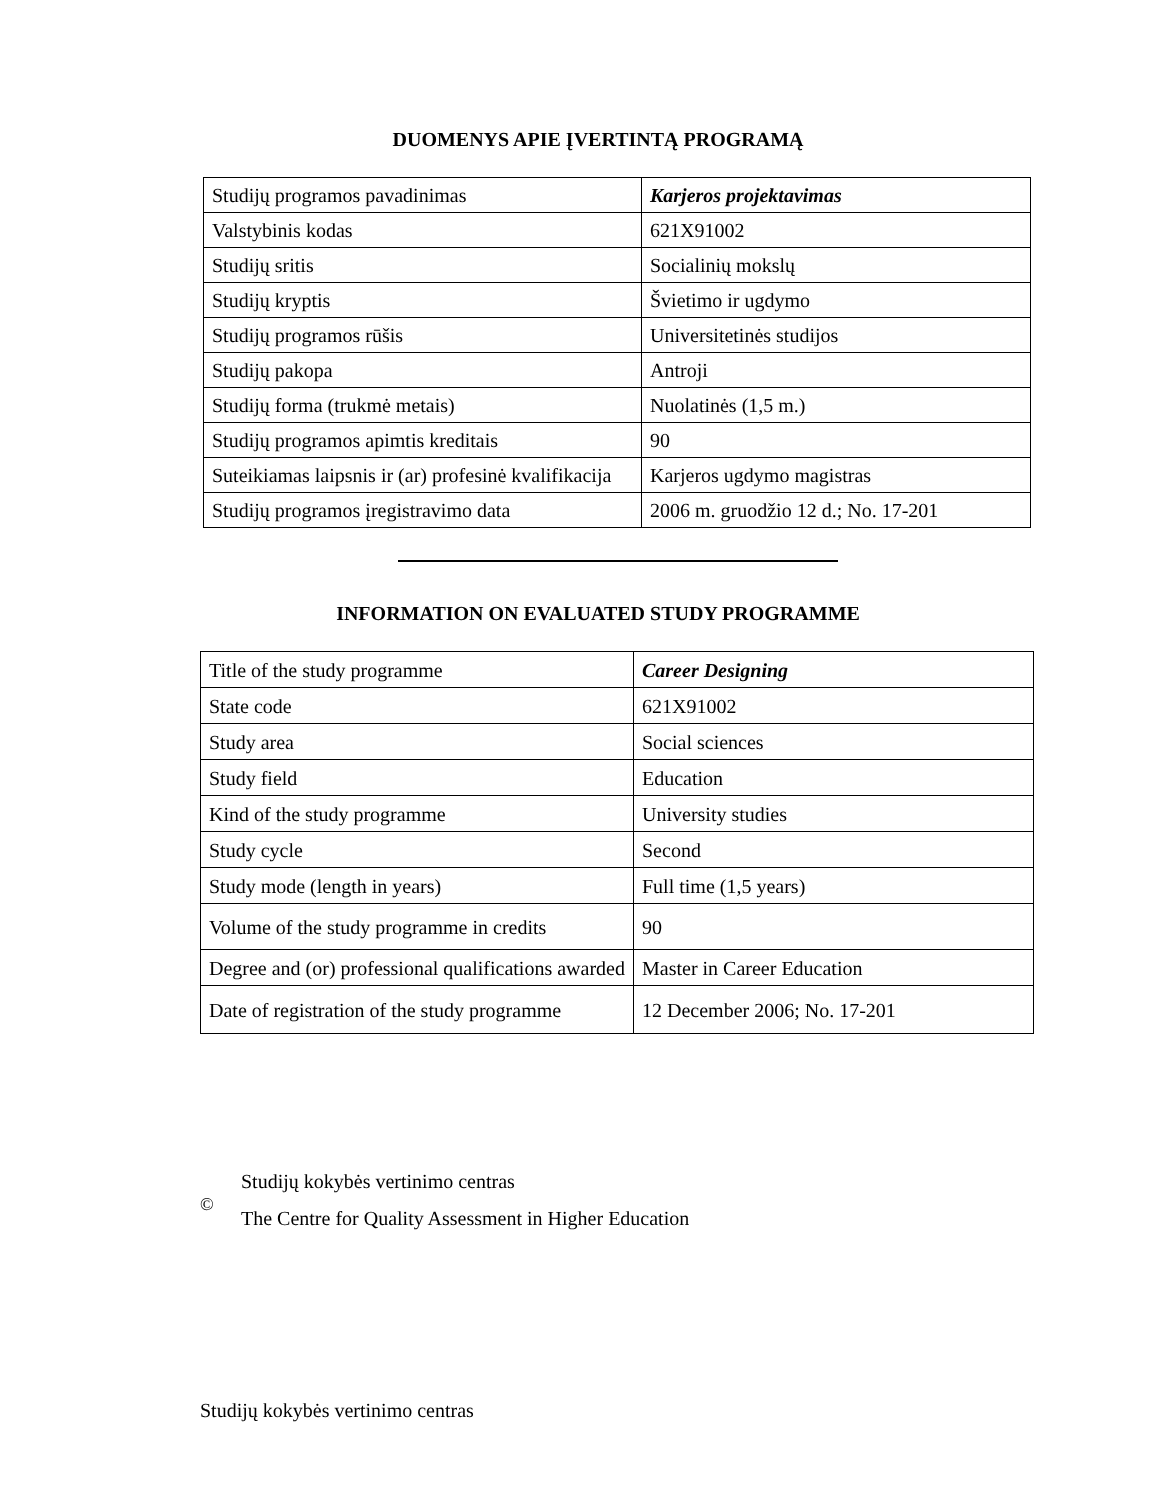DUOMENYS APIE ĮVERTINTĄ PROGRAMĄ
| Studijų programos pavadinimas | Karjeros projektavimas |
| Valstybinis kodas | 621X91002 |
| Studijų sritis | Socialinių mokslų |
| Studijų kryptis | Švietimo ir ugdymo |
| Studijų programos rūšis | Universitetinės studijos |
| Studijų pakopa | Antroji |
| Studijų forma (trukmė metais) | Nuolatinės (1,5 m.) |
| Studijų programos apimtis kreditais | 90 |
| Suteikiamas laipsnis ir (ar) profesinė kvalifikacija | Karjeros ugdymo magistras |
| Studijų programos įregistravimo data | 2006 m. gruodžio 12 d.; No. 17-201 |
INFORMATION ON EVALUATED STUDY PROGRAMME
| Title of the study programme | Career Designing |
| State code | 621X91002 |
| Study area | Social sciences |
| Study field | Education |
| Kind of the study programme | University studies |
| Study cycle | Second |
| Study mode (length in years) | Full time (1,5 years) |
| Volume of the study programme in credits | 90 |
| Degree and (or) professional qualifications awarded | Master in Career Education |
| Date of registration of the study programme | 12 December 2006; No. 17-201 |
©
Studijų kokybės vertinimo centras
The Centre for Quality Assessment in Higher Education
Studijų kokybės vertinimo centras